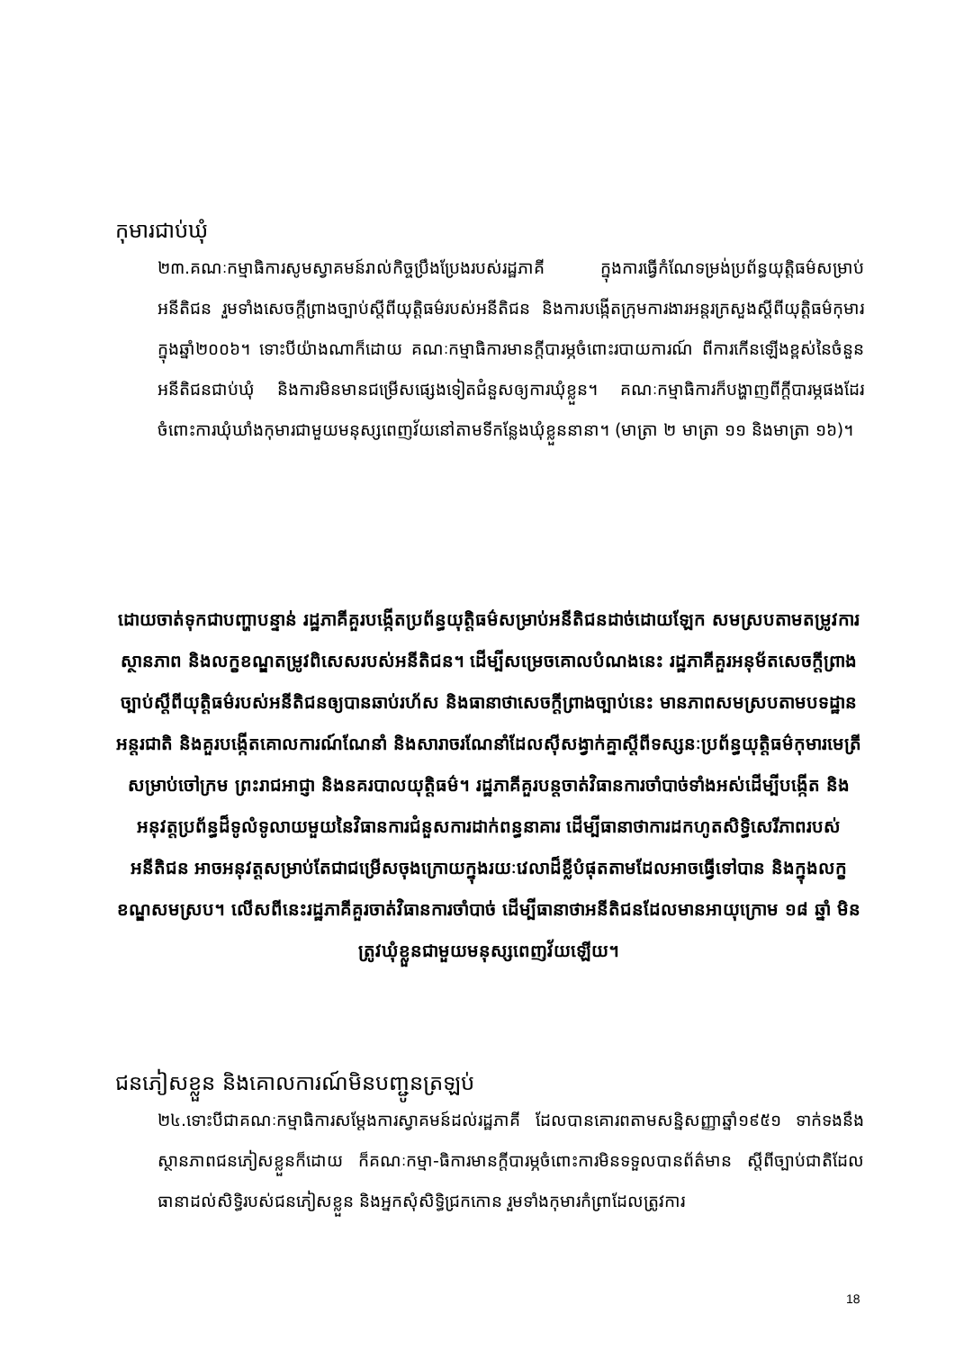កុមារជាប់ឃុំ
២៣.គណៈកម្មាធិការសូមស្វាគមន៍រាល់កិច្ចប្រឹងប្រែងរបស់រដ្ឋភាគី ក្នុងការធ្វើកំណែទម្រង់ប្រព័ន្ធយុត្តិធម៌សម្រាប់អនីតិជន រួមទាំងសេចក្តីព្រាងច្បាប់ស្តីពីយុត្តិធម៌របស់អនីតិជន និងការបង្កើតក្រុមការងារអន្តរក្រសួងស្តីពីយុត្តិធម៌កុមារក្នុងឆ្នាំ២០០៦។ ទោះបីយ៉ាងណាក៏ដោយ គណៈកម្មាធិការមានក្តីបារម្ភចំពោះរបាយការណ៍ ពីការកើនឡើងខ្ពស់នៃចំនួនអនីតិជនជាប់ឃុំ និងការមិនមានជម្រើសផ្សេងទៀតជំនួសឲ្យការឃុំខ្លួន។ គណៈកម្មាធិការក៏បង្ហាញពីក្តីបារម្ភផងដែរ ចំពោះការឃុំឃាំងកុមារជាមួយមនុស្សពេញវ័យនៅតាមទីកន្លែងឃុំខ្លួននានា។ (មាត្រា ២ មាត្រា ១១ និងមាត្រា ១៦)។
ដោយចាត់ទុកជាបញ្ហាបន្ទាន់ រដ្ឋភាគីគួរបង្កើតប្រព័ន្ធយុត្តិធម៌សម្រាប់អនីតិជនដាច់ដោយឡែក សមស្របតាមតម្រូវការ ស្ថានភាព និងលក្ខខណ្ឌតម្រូវពិសេសរបស់អនីតិជន។ ដើម្បីសម្រេចគោលបំណងនេះ រដ្ឋភាគីគួរអនុម័តសេចក្តីព្រាងច្បាប់ស្តីពីយុត្តិធម៌របស់អនីតិជនឲ្យបានឆាប់រហ័ស និងធានាថាសេចក្តីព្រាងច្បាប់នេះ មានភាពសមស្របតាមបទដ្ឋានអន្តរជាតិ និងគួរបង្កើតគោលការណ៍ណែនាំ និងសារាចរណែនាំដែលស៊ីសង្វាក់គ្នាស្តីពីទស្សនៈប្រព័ន្ធយុត្តិធម៌កុមារមេត្រី សម្រាប់ចៅក្រម ព្រះរាជអាជ្ញា និងនគរបាលយុត្តិធម៌។ រដ្ឋភាគីគួរបន្តចាត់វិធានការចាំបាច់ទាំងអស់ដើម្បីបង្កើត និងអនុវត្តប្រព័ន្ធដ៏ទូលំទូលាយមួយនៃវិធានការជំនួសការដាក់ពន្ធនាគារ ដើម្បីធានាថាការដកហូតសិទ្ធិសេរីភាពរបស់អនីតិជន អាចអនុវត្តសម្រាប់តែជាជម្រើសចុងក្រោយក្នុងរយៈវេលាដ៏ខ្លីបំផុតតាមដែលអាចធ្វើទៅបាន និងក្នុងលក្ខខណ្ឌសមស្រប។ លើសពីនេះរដ្ឋភាគីគួរចាត់វិធានការចាំបាច់ ដើម្បីធានាថាអនីតិជនដែលមានអាយុក្រោម ១៨ ឆ្នាំ មិនត្រូវឃុំខ្លួនជាមួយមនុស្សពេញវ័យឡើយ។
ជនភៀសខ្លួន និងគោលការណ៍មិនបញ្ជូនត្រឡប់
២៤.ទោះបីជាគណៈកម្មាធិការសម្តែងការស្វាគមន៍ដល់រដ្ឋភាគី ដែលបានគោរពតាមសន្និសញ្ញាឆ្នាំ១៩៥១ ទាក់ទងនឹងស្ថានភាពជនភៀសខ្លួនក៏ដោយ ក៏គណៈកម្មា-ធិការមានក្តីបារម្ភចំពោះការមិនទទួលបានព័ត៌មាន ស្តីពីច្បាប់ជាតិដែលធានាដល់សិទ្ធិរបស់ជនភៀសខ្លួន និងអ្នកសុំសិទ្ធិជ្រកកោន រួមទាំងកុមារកំព្រាដែលត្រូវការ
18